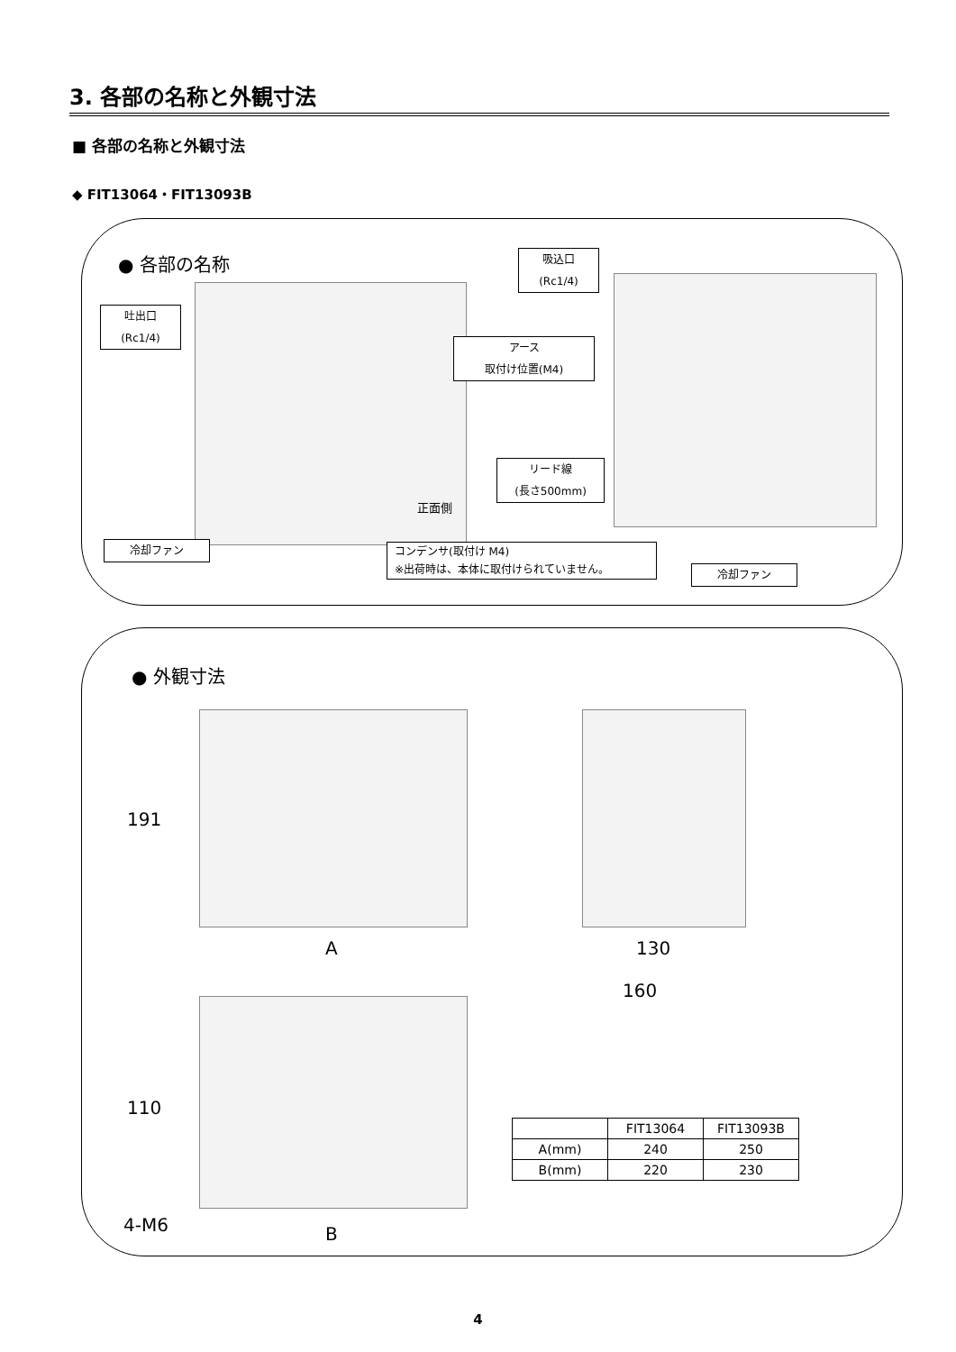3. 各部の名称と外観寸法
■ 各部の名称と外観寸法
◆ FIT13064・FIT13093B
● 各部の名称
吐出口
(Rc1/4)
吸込口
(Rc1/4)
アース
取付け位置(M4)
リード線
(長さ500mm)
正面側
冷却ファン
コンデンサ(取付け M4)
※出荷時は、本体に取付けられていません。
冷却ファン
● 外観寸法
191
A 130
160
110
4-M6 B
| | FIT13064 | FIT13093B |
| --- | --- | --- |
| A(mm) | 240 | 250 |
| B(mm) | 220 | 230 |
4